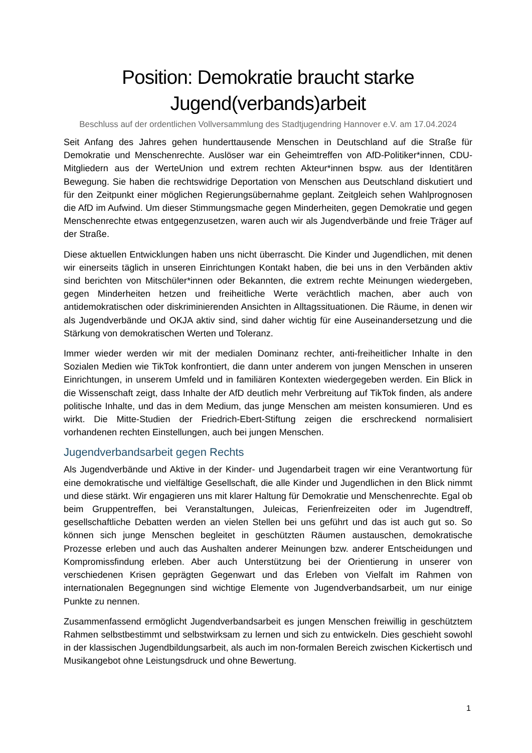Position: Demokratie braucht starke
Jugend(verbands)arbeit
Beschluss auf der ordentlichen Vollversammlung des Stadtjugendring Hannover e.V. am 17.04.2024
Seit Anfang des Jahres gehen hunderttausende Menschen in Deutschland auf die Straße für Demokratie und Menschenrechte. Auslöser war ein Geheimtreffen von AfD-Politiker*innen, CDU-Mitgliedern aus der WerteUnion und extrem rechten Akteur*innen bspw. aus der Identitären Bewegung. Sie haben die rechtswidrige Deportation von Menschen aus Deutschland diskutiert und für den Zeitpunkt einer möglichen Regierungsübernahme geplant. Zeitgleich sehen Wahlprognosen die AfD im Aufwind. Um dieser Stimmungsmache gegen Minderheiten, gegen Demokratie und gegen Menschenrechte etwas entgegenzusetzen, waren auch wir als Jugendverbände und freie Träger auf der Straße.
Diese aktuellen Entwicklungen haben uns nicht überrascht. Die Kinder und Jugendlichen, mit denen wir einerseits täglich in unseren Einrichtungen Kontakt haben, die bei uns in den Verbänden aktiv sind berichten von Mitschüler*innen oder Bekannten, die extrem rechte Meinungen wiedergeben, gegen Minderheiten hetzen und freiheitliche Werte verächtlich machen, aber auch von antidemokratischen oder diskriminierenden Ansichten in Alltagssituationen. Die Räume, in denen wir als Jugendverbände und OKJA aktiv sind, sind daher wichtig für eine Auseinandersetzung und die Stärkung von demokratischen Werten und Toleranz.
Immer wieder werden wir mit der medialen Dominanz rechter, anti-freiheitlicher Inhalte in den Sozialen Medien wie TikTok konfrontiert, die dann unter anderem von jungen Menschen in unseren Einrichtungen, in unserem Umfeld und in familiären Kontexten wiedergegeben werden. Ein Blick in die Wissenschaft zeigt, dass Inhalte der AfD deutlich mehr Verbreitung auf TikTok finden, als andere politische Inhalte, und das in dem Medium, das junge Menschen am meisten konsumieren. Und es wirkt. Die Mitte-Studien der Friedrich-Ebert-Stiftung zeigen die erschreckend normalisiert vorhandenen rechten Einstellungen, auch bei jungen Menschen.
Jugendverbandsarbeit gegen Rechts
Als Jugendverbände und Aktive in der Kinder- und Jugendarbeit tragen wir eine Verantwortung für eine demokratische und vielfältige Gesellschaft, die alle Kinder und Jugendlichen in den Blick nimmt und diese stärkt. Wir engagieren uns mit klarer Haltung für Demokratie und Menschenrechte. Egal ob beim Gruppentreffen, bei Veranstaltungen, Juleicas, Ferienfreizeiten oder im Jugendtreff, gesellschaftliche Debatten werden an vielen Stellen bei uns geführt und das ist auch gut so. So können sich junge Menschen begleitet in geschützten Räumen austauschen, demokratische Prozesse erleben und auch das Aushalten anderer Meinungen bzw. anderer Entscheidungen und Kompromissfindung erleben. Aber auch Unterstützung bei der Orientierung in unserer von verschiedenen Krisen geprägten Gegenwart und das Erleben von Vielfalt im Rahmen von internationalen Begegnungen sind wichtige Elemente von Jugendverbandsarbeit, um nur einige Punkte zu nennen.
Zusammenfassend ermöglicht Jugendverbandsarbeit es jungen Menschen freiwillig in geschütztem Rahmen selbstbestimmt und selbstwirksam zu lernen und sich zu entwickeln. Dies geschieht sowohl in der klassischen Jugendbildungsarbeit, als auch im non-formalen Bereich zwischen Kickertisch und Musikangebot ohne Leistungsdruck und ohne Bewertung.
1